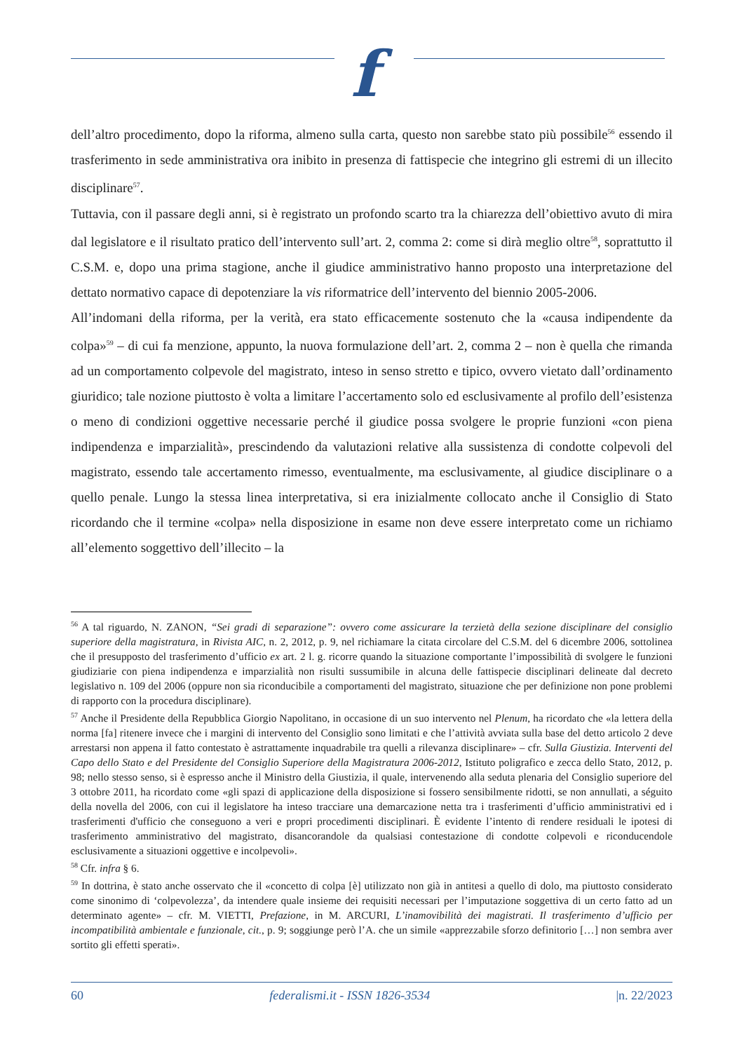f
dell’altro procedimento, dopo la riforma, almeno sulla carta, questo non sarebbe stato più possibile<sup>56</sup> essendo il trasferimento in sede amministrativa ora inibito in presenza di fattispecie che integrino gli estremi di un illecito disciplinare<sup>57</sup>.
Tuttavia, con il passare degli anni, si è registrato un profondo scarto tra la chiarezza dell’obiettivo avuto di mira dal legislatore e il risultato pratico dell’intervento sull’art. 2, comma 2: come si dirà meglio oltre<sup>58</sup>, soprattutto il C.S.M. e, dopo una prima stagione, anche il giudice amministrativo hanno proposto una interpretazione del dettato normativo capace di depotenziare la vis riformatrice dell’intervento del biennio 2005-2006.
All’indomani della riforma, per la verità, era stato efficacemente sostenuto che la «causa indipendente da colpa»<sup>59</sup> – di cui fa menzione, appunto, la nuova formulazione dell’art. 2, comma 2 – non è quella che rimanda ad un comportamento colpevole del magistrato, inteso in senso stretto e tipico, ovvero vietato dall’ordinamento giuridico; tale nozione piuttosto è volta a limitare l’accertamento solo ed esclusivamente al profilo dell’esistenza o meno di condizioni oggettive necessarie perché il giudice possa svolgere le proprie funzioni «con piena indipendenza e imparzialità», prescindendo da valutazioni relative alla sussistenza di condotte colpevoli del magistrato, essendo tale accertamento rimesso, eventualmente, ma esclusivamente, al giudice disciplinare o a quello penale. Lungo la stessa linea interpretativa, si era inizialmente collocato anche il Consiglio di Stato ricordando che il termine «colpa» nella disposizione in esame non deve essere interpretato come un richiamo all’elemento soggettivo dell’illecito – la
<sup>56</sup> A tal riguardo, N. ZANON, “Sei gradi di separazione”: ovvero come assicurare la terzietà della sezione disciplinare del consiglio superiore della magistratura, in Rivista AIC, n. 2, 2012, p. 9, nel richiamare la citata circolare del C.S.M. del 6 dicembre 2006, sottolinea che il presupposto del trasferimento d’ufficio ex art. 2 l. g. ricorre quando la situazione comportante l’impossibilità di svolgere le funzioni giudiziarie con piena indipendenza e imparzialità non risulti sussumibile in alcuna delle fattispecie disciplinari delineate dal decreto legislativo n. 109 del 2006 (oppure non sia riconducibile a comportamenti del magistrato, situazione che per definizione non pone problemi di rapporto con la procedura disciplinare).
<sup>57</sup> Anche il Presidente della Repubblica Giorgio Napolitano, in occasione di un suo intervento nel Plenum, ha ricordato che «la lettera della norma [fa] ritenere invece che i margini di intervento del Consiglio sono limitati e che l’attività avviata sulla base del detto articolo 2 deve arrestarsi non appena il fatto contestato è astrattamente inquadrabile tra quelli a rilevanza disciplinare» – cfr. Sulla Giustizia. Interventi del Capo dello Stato e del Presidente del Consiglio Superiore della Magistratura 2006-2012, Istituto poligrafico e zecca dello Stato, 2012, p. 98; nello stesso senso, si è espresso anche il Ministro della Giustizia, il quale, intervenendo alla seduta plenaria del Consiglio superiore del 3 ottobre 2011, ha ricordato come «gli spazi di applicazione della disposizione si fossero sensibilmente ridotti, se non annullati, a séguito della novella del 2006, con cui il legislatore ha inteso tracciare una demarcazione netta tra i trasferimenti d’ufficio amministrativi ed i trasferimenti d'ufficio che conseguono a veri e propri procedimenti disciplinari. È evidente l’intento di rendere residuali le ipotesi di trasferimento amministrativo del magistrato, disancorandole da qualsiasi contestazione di condotte colpevoli e riconducendole esclusivamente a situazioni oggettive e incolpevoli».
<sup>58</sup> Cfr. infra § 6.
<sup>59</sup> In dottrina, è stato anche osservato che il «concetto di colpa [è] utilizzato non già in antitesi a quello di dolo, ma piuttosto considerato come sinonimo di ‘colpevolezza’, da intendere quale insieme dei requisiti necessari per l’imputazione soggettiva di un certo fatto ad un determinato agente» – cfr. M. VIETTI, Prefazione, in M. ARCURI, L’inamovibilità dei magistrati. Il trasferimento d’ufficio per incompatibilità ambientale e funzionale, cit., p. 9; soggiunge però l’A. che un simile «apprezzabile sforzo definitorio […] non sembra aver sortito gli effetti sperati».
60 federalismi.it - ISSN 1826-3534 |n. 22/2023